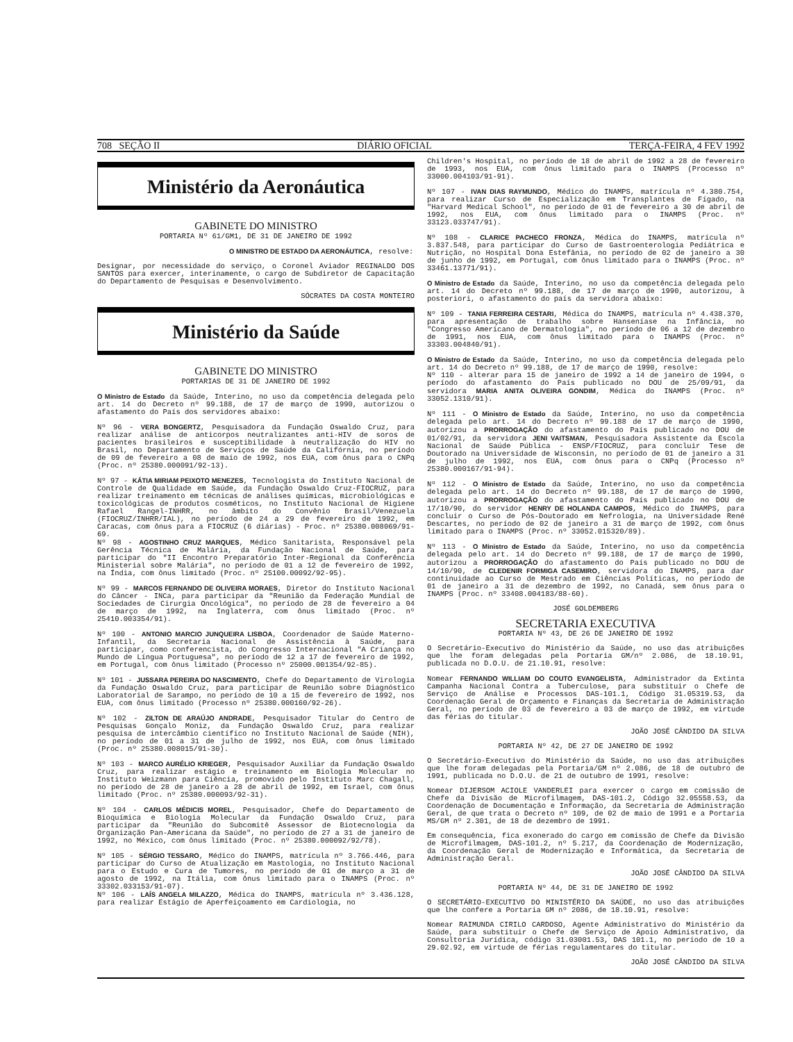708 SEÇÃO II DIÁRIO OFICIAL TERÇA-FEIRA, 4 FEV 1992
Ministério da Aeronáutica
GABINETE DO MINISTRO
PORTARIA Nº 61/GM1, DE 31 DE JANEIRO DE 1992
O MINISTRO DE ESTADO DA AERONÁUTICA, resolve:
Designar, por necessidade do serviço, o Coronel Aviador REGINALDO DOS SANTOS para exercer, interinamente, o cargo de Subdiretor de Capacitação do Departamento de Pesquisas e Desenvolvimento.
SÓCRATES DA COSTA MONTEIRO
Ministério da Saúde
GABINETE DO MINISTRO
PORTARIAS DE 31 DE JANEIRO DE 1992
O Ministro de Estado da Saúde, Interino, no uso da competência delegada pelo art. 14 do Decreto nº 99.188, de 17 de março de 1990, autorizou o afastamento do País dos servidores abaixo:
Nº 96 - VERA BONGERTZ, Pesquisadora da Fundação Oswaldo Cruz, para realizar análise de anticorpos neutralizantes anti-HIV de soros de pacientes brasileiros e susceptibilidade à neutralização do HIV no Brasil, no Departamento de Serviços de Saúde da Califórnia, no período de 09 de fevereiro a 08 de maio de 1992, nos EUA, com ônus para o CNPq (Proc. nº 25380.000091/92-13).
Nº 97 - KÁTIA MIRIAM PEIXOTO MENEZES, Tecnologista do Instituto Nacional de Controle de Qualidade em Saúde, da Fundação Oswaldo Cruz-FIOCRUZ, para realizar treinamento em técnicas de análises químicas, microbiológicas e toxicológicas de produtos cosméticos, no Instituto Nacional de Higiene Rafael Rangel-INHRR, no âmbito do Convênio Brasil/Venezuela (FIOCRUZ/INHRR/IAL), no período de 24 a 29 de fevereiro de 1992, em Caracas, com ônus para a FIOCRUZ (6 diárias) - Proc. nº 25380.008069/91-69.
Nº 98 - AGOSTINHO CRUZ MARQUES, Médico Sanitarista, Responsável pela Gerência Técnica de Malária, da Fundação Nacional de Saúde, para participar do "II Encontro Preparatório Inter-Regional da Conferência Ministerial sobre Malária", no período de 01 a 12 de fevereiro de 1992, na Índia, com ônus limitado (Proc. nº 25100.00092/92-95).
Nº 99 - MARCOS FERNANDO DE OLIVEIRA MORAES, Diretor do Instituto Nacional do Câncer - INCa, para participar da "Reunião da Federação Mundial de Sociedades de Cirurgia Oncológica", no período de 28 de fevereiro a 04 de março de 1992, na Inglaterra, com ônus limitado (Proc. nº 25410.003354/91).
Nº 100 - ANTONIO MARCIO JUNQUEIRA LISBOA, Coordenador de Saúde Materno-Infantil, da Secretaria Nacional de Assistência à Saúde, para participar, como conferencista, do Congresso Internacional "A Criança no Mundo de Língua Portuguesa", no período de 12 a 17 de fevereiro de 1992, em Portugal, com ônus limitado (Processo nº 25000.001354/92-85).
Nº 101 - JUSSARA PEREIRA DO NASCIMENTO, Chefe do Departamento de Virologia da Fundação Oswaldo Cruz, para participar de Reunião sobre Diagnóstico Laboratorial de Sarampo, no período de 10 a 15 de fevereiro de 1992, nos EUA, com ônus limitado (Processo nº 25380.000160/92-26).
Nº 102 - ZILTON DE ARAÚJO ANDRADE, Pesquisador Titular do Centro de Pesquisas Gonçalo Moniz, da Fundação Oswaldo Cruz, para realizar pesquisa de intercâmbio científico no Instituto Nacional de Saúde (NIH), no período de 01 a 31 de julho de 1992, nos EUA, com ônus limitado (Proc. nº 25380.008015/91-30).
Nº 103 - MARCO AURÉLIO KRIEGER, Pesquisador Auxiliar da Fundação Oswaldo Cruz, para realizar estágio e treinamento em Biologia Molecular no Instituto Weizmann para Ciência, promovido pelo Instituto Marc Chagall, no período de 28 de janeiro a 28 de abril de 1992, em Israel, com ônus limitado (Proc. nº 25380.000093/92-31).
Nº 104 - CARLOS MÉDICIS MOREL, Pesquisador, Chefe do Departamento de Bioquímica e Biologia Molecular da Fundação Oswaldo Cruz, para participar da "Reunião do Subcomitê Assessor de Biotecnologia da Organização Pan-Americana da Saúde", no período de 27 a 31 de janeiro de 1992, no México, com ônus limitado (Proc. nº 25380.000092/92/78).
Nº 105 - SÉRGIO TESSARO, Médico do INAMPS, matrícula nº 3.766.446, para participar do Curso de Atualização em Mastologia, no Instituto Nacional para o Estudo e Cura de Tumores, no período de 01 de março a 31 de agosto de 1992, na Itália, com ônus limitado para o INAMPS (Proc. nº 33302.033153/91-07).
Nº 106 - LAÍS ANGELA MILAZZO, Médica do INAMPS, matrícula nº 3.436.128, para realizar Estágio de Aperfeiçoamento em Cardiologia, no
Children's Hospital, no período de 18 de abril de 1992 a 28 de fevereiro de 1993, nos EUA, com ônus limitado para o INAMPS (Processo nº 33000.004103/91-91).
Nº 107 - IVAN DIAS RAYMUNDO, Médico do INAMPS, matrícula nº 4.380.754, para realizar Curso de Especialização em Transplantes de Fígado, na "Harvard Medical School", no período de 01 de fevereiro a 30 de abril de 1992, nos EUA, com ônus limitado para o INAMPS (Proc. nº 33123.033747/91).
Nº 108 - CLARICE PACHECO FRONZA, Médica do INAMPS, matrícula nº 3.837.548, para participar do Curso de Gastroenterologia Pediátrica e Nutrição, no Hospital Dona Estefânia, no período de 02 de janeiro a 30 de junho de 1992, em Portugal, com ônus limitado para o INAMPS (Proc. nº 33461.13771/91).
O Ministro de Estado da Saúde, Interino, no uso da competência delegada pelo art. 14 do Decreto nº 99.188, de 17 de março de 1990, autorizou, à posteriori, o afastamento do país da servidora abaixo:
Nº 109 - TANIA FERREIRA CESTARI, Médica do INAMPS, matrícula nº 4.438.370, para apresentação de trabalho sobre Hanseníase na Infância, no "Congresso Americano de Dermatologia", no período de 06 a 12 de dezembro de 1991, nos EUA, com ônus limitado para o INAMPS (Proc. nº 33303.004840/91).
O Ministro de Estado da Saúde, Interino, no uso da competência delegada pelo art. 14 do Decreto nº 99.188, de 17 de março de 1990, resolve:
Nº 110 - alterar para 15 de janeiro de 1992 a 14 de janeiro de 1994, o período do afastamento do País publicado no DOU de 25/09/91, da servidora MARIA ANITA OLIVEIRA GONDIM, Médica do INAMPS (Proc. nº 33052.1310/91).
Nº 111 - O Ministro de Estado da Saúde, Interino, no uso da competência delegada pelo art. 14 do Decreto nº 99.188 de 17 de março de 1990, autorizou a PRORROGAÇÃO do afastamento do País publicado no DOU de 01/02/91, da servidora JENI VAITSMAN, Pesquisadora Assistente da Escola Nacional de Saúde Pública - ENSP/FIOCRUZ, para concluir Tese de Doutorado na Universidade de Wisconsin, no período de 01 de janeiro a 31 de julho de 1992, nos EUA, com ônus para o CNPq (Processo nº 25380.000167/91-94).
Nº 112 - O Ministro de Estado da Saúde, Interino, no uso da competência delegada pelo art. 14 do Decreto nº 99.188, de 17 de março de 1990, autorizou a PRORROGAÇÃO do afastamento do País publicado no DOU de 17/10/90, do servidor HENRY DE HOLANDA CAMPOS, Médico do INAMPS, para concluir o Curso de Pós-Doutorado em Nefrologia, na Universidade René Descartes, no período de 02 de janeiro a 31 de março de 1992, com ônus limitado para o INAMPS (Proc. nº 33052.015320/89).
Nº 113 - O Ministro de Estado da Saúde, Interino, no uso da competência delegada pelo art. 14 do Decreto nº 99.188, de 17 de março de 1990, autorizou a PRORROGAÇÃO do afastamento do País publicado no DOU de 14/10/90, de CLEDENIR FORMIGA CASEMIRO, servidora do INAMPS, para dar continuidade ao Curso de Mestrado em Ciências Políticas, no período de 01 de janeiro a 31 de dezembro de 1992, no Canadá, sem ônus para o INAMPS (Proc. nº 33408.004183/88-60).
JOSÉ GOLDEMBERG
SECRETARIA EXECUTIVA
PORTARIA Nº 43, DE 26 DE JANEIRO DE 1992
O Secretário-Executivo do Ministério da Saúde, no uso das atribuições que lhe foram delegadas pela Portaria GM/nº 2.086, de 18.10.91, publicada no D.O.U. de 21.10.91, resolve:
Nomear FERNANDO WILLIAM DO COUTO EVANGELISTA, Administrador da Extinta Campanha Nacional Contra a Tuberculose, para substituir o Chefe de Serviço de Análise e Processos DAS-101.1, Código 31.05319.53, da Coordenação Geral de Orçamento e Finanças da Secretaria de Administração Geral, no período de 03 de fevereiro a 03 de março de 1992, em virtude das férias do titular.
JOÃO JOSÉ CÂNDIDO DA SILVA
PORTARIA Nº 42, DE 27 DE JANEIRO DE 1992
O Secretário-Executivo do Ministério da Saúde, no uso das atribuições que lhe foram delegadas pela Portaria/GM nº 2.086, de 18 de outubro de 1991, publicada no D.O.U. de 21 de outubro de 1991, resolve:
Nomear DIJERSOM ACIOLE VANDERLEI para exercer o cargo em comissão de Chefe da Divisão de Microfilmagem, DAS-101.2, Código 32.05558.53, da Coordenação de Documentação e Informação, da Secretaria de Administração Geral, de que trata o Decreto nº 109, de 02 de maio de 1991 e a Portaria MS/GM nº 2.301, de 18 de dezembro de 1991.
Em consequência, fica exonerado do cargo em comissão de Chefe da Divisão de Microfilmagem, DAS-101.2, nº 5.217, da Coordenação de Modernização, da Coordenação Geral de Modernização e Informática, da Secretaria de Administração Geral.
JOÃO JOSÉ CÂNDIDO DA SILVA
PORTARIA Nº 44, DE 31 DE JANEIRO DE 1992
O SECRETÁRIO-EXECUTIVO DO MINISTÉRIO DA SAÚDE, no uso das atribuições que lhe confere a Portaria GM nº 2086, de 18.10.91, resolve:
Nomear RAIMUNDA CIRILO CARDOSO, Agente Administrativo do Ministério da Saúde, para substituir o Chefe de Serviço de Apoio Administrativo, da Consultoria Jurídica, código 31.03001.53, DAS 101.1, no período de 10 a 29.02.92, em virtude de férias regulamentares do titular.
JOÃO JOSÉ CÂNDIDO DA SILVA